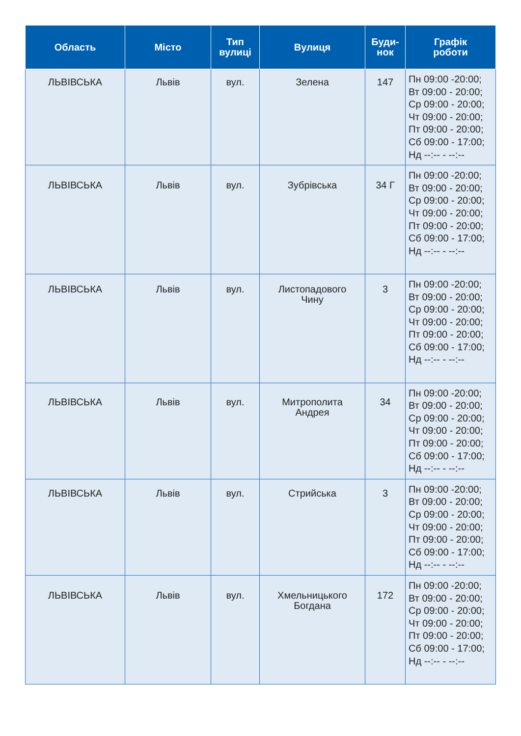| Область | Місто | Тип вулиці | Вулиця | Буди- нок | Графік роботи |
| --- | --- | --- | --- | --- | --- |
| ЛЬВІВСЬКА | Львів | вул. | Зелена | 147 | Пн 09:00 -20:00; Вт 09:00 - 20:00; Ср 09:00 - 20:00; Чт 09:00 - 20:00; Пт 09:00 - 20:00; Сб 09:00 - 17:00; Нд --:-- - --:-- |
| ЛЬВІВСЬКА | Львів | вул. | Зубрівська | 34 Г | Пн 09:00 -20:00; Вт 09:00 - 20:00; Ср 09:00 - 20:00; Чт 09:00 - 20:00; Пт 09:00 - 20:00; Сб 09:00 - 17:00; Нд --:-- - --:-- |
| ЛЬВІВСЬКА | Львів | вул. | Листопадового Чину | 3 | Пн 09:00 -20:00; Вт 09:00 - 20:00; Ср 09:00 - 20:00; Чт 09:00 - 20:00; Пт 09:00 - 20:00; Сб 09:00 - 17:00; Нд --:-- - --:-- |
| ЛЬВІВСЬКА | Львів | вул. | Митрополита Андрея | 34 | Пн 09:00 -20:00; Вт 09:00 - 20:00; Ср 09:00 - 20:00; Чт 09:00 - 20:00; Пт 09:00 - 20:00; Сб 09:00 - 17:00; Нд --:-- - --:-- |
| ЛЬВІВСЬКА | Львів | вул. | Стрийська | 3 | Пн 09:00 -20:00; Вт 09:00 - 20:00; Ср 09:00 - 20:00; Чт 09:00 - 20:00; Пт 09:00 - 20:00; Сб 09:00 - 17:00; Нд --:-- - --:-- |
| ЛЬВІВСЬКА | Львів | вул. | Хмельницького Богдана | 172 | Пн 09:00 -20:00; Вт 09:00 - 20:00; Ср 09:00 - 20:00; Чт 09:00 - 20:00; Пт 09:00 - 20:00; Сб 09:00 - 17:00; Нд --:-- - --:-- |